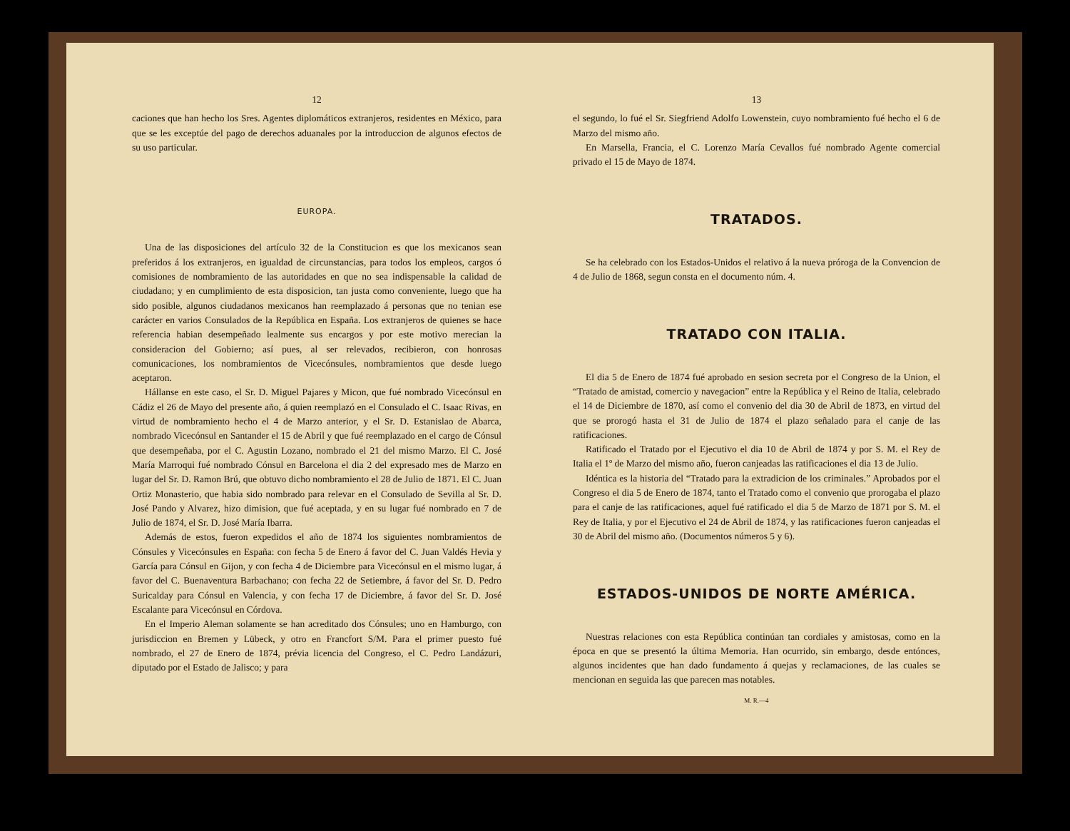12
caciones que han hecho los Sres. Agentes diplomáticos extranjeros, residentes en México, para que se les exceptúe del pago de derechos aduanales por la introduccion de algunos efectos de su uso particular.
EUROPA.
Una de las disposiciones del artículo 32 de la Constitucion es que los mexicanos sean preferidos á los extranjeros, en igualdad de circunstancias, para todos los empleos, cargos ó comisiones de nombramiento de las autoridades en que no sea indispensable la calidad de ciudadano; y en cumplimiento de esta disposicion, tan justa como conveniente, luego que ha sido posible, algunos ciudadanos mexicanos han reemplazado á personas que no tenian ese carácter en varios Consulados de la República en España. Los extranjeros de quienes se hace referencia habian desempeñado lealmente sus encargos y por este motivo merecian la consideracion del Gobierno; así pues, al ser relevados, recibieron, con honrosas comunicaciones, los nombramientos de Vicecónsules, nombramientos que desde luego aceptaron.
Hállanse en este caso, el Sr. D. Miguel Pajares y Micon, que fué nombrado Vicecónsul en Cádiz el 26 de Mayo del presente año, á quien reemplazó en el Consulado el C. Isaac Rivas, en virtud de nombramiento hecho el 4 de Marzo anterior, y el Sr. D. Estanislao de Abarca, nombrado Vicecónsul en Santander el 15 de Abril y que fué reemplazado en el cargo de Cónsul que desempeñaba, por el C. Agustin Lozano, nombrado el 21 del mismo Marzo. El C. José María Marroqui fué nombrado Cónsul en Barcelona el dia 2 del expresado mes de Marzo en lugar del Sr. D. Ramon Brú, que obtuvo dicho nombramiento el 28 de Julio de 1871. El C. Juan Ortiz Monasterio, que habia sido nombrado para relevar en el Consulado de Sevilla al Sr. D. José Pando y Alvarez, hizo dimision, que fué aceptada, y en su lugar fué nombrado en 7 de Julio de 1874, el Sr. D. José María Ibarra.
Además de estos, fueron expedidos el año de 1874 los siguientes nombramientos de Cónsules y Vicecónsules en España: con fecha 5 de Enero á favor del C. Juan Valdés Hevia y García para Cónsul en Gijon, y con fecha 4 de Diciembre para Vicecónsul en el mismo lugar, á favor del C. Buenaventura Barbachano; con fecha 22 de Setiembre, á favor del Sr. D. Pedro Suricalday para Cónsul en Valencia, y con fecha 17 de Diciembre, á favor del Sr. D. José Escalante para Vicecónsul en Córdova.
En el Imperio Aleman solamente se han acreditado dos Cónsules; uno en Hamburgo, con jurisdiccion en Bremen y Lübeck, y otro en Francfort S/M. Para el primer puesto fué nombrado, el 27 de Enero de 1874, prévia licencia del Congreso, el C. Pedro Landázuri, diputado por el Estado de Jalisco; y para
13
el segundo, lo fué el Sr. Siegfriend Adolfo Lowenstein, cuyo nombramiento fué hecho el 6 de Marzo del mismo año.
En Marsella, Francia, el C. Lorenzo María Cevallos fué nombrado Agente comercial privado el 15 de Mayo de 1874.
TRATADOS.
Se ha celebrado con los Estados-Unidos el relativo á la nueva próroga de la Convencion de 4 de Julio de 1868, segun consta en el documento núm. 4.
TRATADO CON ITALIA.
El dia 5 de Enero de 1874 fué aprobado en sesion secreta por el Congreso de la Union, el “Tratado de amistad, comercio y navegacion” entre la República y el Reino de Italia, celebrado el 14 de Diciembre de 1870, así como el convenio del dia 30 de Abril de 1873, en virtud del que se prorogó hasta el 31 de Julio de 1874 el plazo señalado para el canje de las ratificaciones.
Ratificado el Tratado por el Ejecutivo el dia 10 de Abril de 1874 y por S. M. el Rey de Italia el 1º de Marzo del mismo año, fueron canjeadas las ratificaciones el dia 13 de Julio.
Idéntica es la historia del “Tratado para la extradicion de los criminales.” Aprobados por el Congreso el dia 5 de Enero de 1874, tanto el Tratado como el convenio que prorogaba el plazo para el canje de las ratificaciones, aquel fué ratificado el dia 5 de Marzo de 1871 por S. M. el Rey de Italia, y por el Ejecutivo el 24 de Abril de 1874, y las ratificaciones fueron canjeadas el 30 de Abril del mismo año. (Documentos números 5 y 6).
ESTADOS-UNIDOS DE NORTE AMÉRICA.
Nuestras relaciones con esta República continúan tan cordiales y amistosas, como en la época en que se presentó la última Memoria. Han ocurrido, sin embargo, desde entónces, algunos incidentes que han dado fundamento á quejas y reclamaciones, de las cuales se mencionan en seguida las que parecen mas notables.
M. R.—4